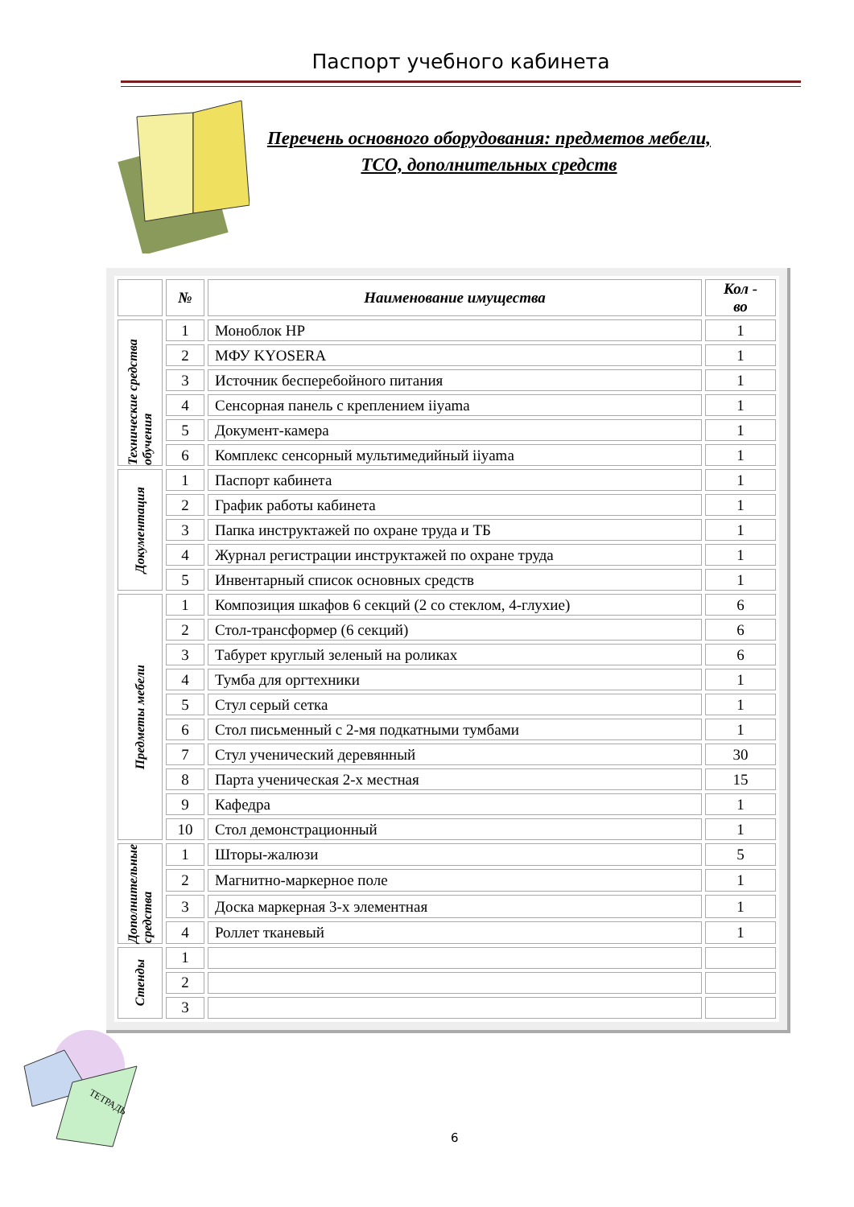Паспорт учебного кабинета
Перечень основного оборудования: предметов мебели,
ТСО, дополнительных средств
| | № | Наименование имущества | Кол - во |
| --- | --- | --- | --- |
| Технические средства обучения | 1 | Моноблок HP | 1 |
| | 2 | МФУ KYOSERA | 1 |
| | 3 | Источник бесперебойного питания | 1 |
| | 4 | Сенсорная панель с креплением iiyama | 1 |
| | 5 | Документ-камера | 1 |
| | 6 | Комплекс сенсорный мультимедийный iiyama | 1 |
| Документация | 1 | Паспорт кабинета | 1 |
| | 2 | График работы кабинета | 1 |
| | 3 | Папка инструктажей по охране труда и ТБ | 1 |
| | 4 | Журнал регистрации инструктажей по охране труда | 1 |
| | 5 | Инвентарный список основных средств | 1 |
| Предметы мебели | 1 | Композиция шкафов 6 секций (2 со стеклом, 4-глухие) | 6 |
| | 2 | Стол-трансформер (6 секций) | 6 |
| | 3 | Табурет круглый зеленый на роликах | 6 |
| | 4 | Тумба для оргтехники | 1 |
| | 5 | Стул серый сетка | 1 |
| | 6 | Стол письменный с 2-мя подкатными тумбами | 1 |
| | 7 | Стул ученический деревянный | 30 |
| | 8 | Парта ученическая 2-х местная | 15 |
| | 9 | Кафедра | 1 |
| | 10 | Стол демонстрационный | 1 |
| Дополнительные средства | 1 | Шторы-жалюзи | 5 |
| | 2 | Магнитно-маркерное поле | 1 |
| | 3 | Доска маркерная 3-х элементная | 1 |
| | 4 | Роллет тканевый | 1 |
| Стенды | 1 | | |
| | 2 | | |
| | 3 | | |
ТЕТРАДЬ
6